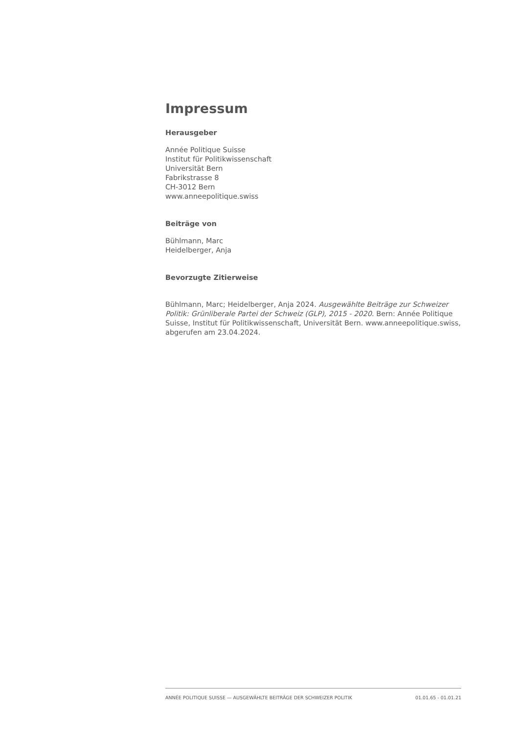Impressum
Herausgeber
Année Politique Suisse
Institut für Politikwissenschaft
Universität Bern
Fabrikstrasse 8
CH-3012 Bern
www.anneepolitique.swiss
Beiträge von
Bühlmann, Marc
Heidelberger, Anja
Bevorzugte Zitierweise
Bühlmann, Marc; Heidelberger, Anja 2024. Ausgewählte Beiträge zur Schweizer Politik: Grünliberale Partei der Schweiz (GLP), 2015 - 2020. Bern: Année Politique Suisse, Institut für Politikwissenschaft, Universität Bern. www.anneepolitique.swiss, abgerufen am 23.04.2024.
ANNÉE POLITIQUE SUISSE — AUSGEWÄHLTE BEITRÄGE DER SCHWEIZER POLITIK 01.01.65 - 01.01.21